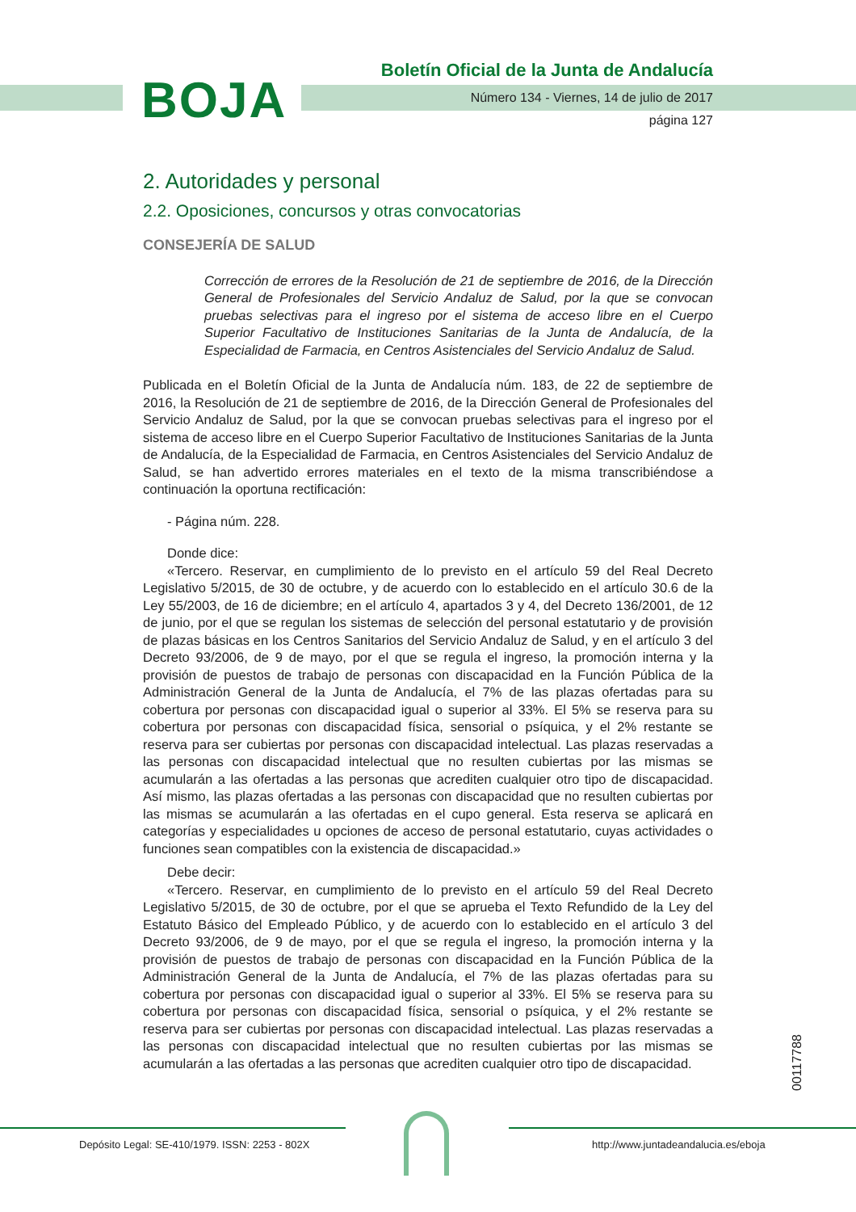BOJA
Boletín Oficial de la Junta de Andalucía
Número 134 - Viernes, 14 de julio de 2017
página 127
2. Autoridades y personal
2.2. Oposiciones, concursos y otras convocatorias
CONSEJERÍA DE SALUD
Corrección de errores de la Resolución de 21 de septiembre de 2016, de la Dirección General de Profesionales del Servicio Andaluz de Salud, por la que se convocan pruebas selectivas para el ingreso por el sistema de acceso libre en el Cuerpo Superior Facultativo de Instituciones Sanitarias de la Junta de Andalucía, de la Especialidad de Farmacia, en Centros Asistenciales del Servicio Andaluz de Salud.
Publicada en el Boletín Oficial de la Junta de Andalucía núm. 183, de 22 de septiembre de 2016, la Resolución de 21 de septiembre de 2016, de la Dirección General de Profesionales del Servicio Andaluz de Salud, por la que se convocan pruebas selectivas para el ingreso por el sistema de acceso libre en el Cuerpo Superior Facultativo de Instituciones Sanitarias de la Junta de Andalucía, de la Especialidad de Farmacia, en Centros Asistenciales del Servicio Andaluz de Salud, se han advertido errores materiales en el texto de la misma transcribiéndose a continuación la oportuna rectificación:
- Página núm. 228.
Donde dice:
«Tercero. Reservar, en cumplimiento de lo previsto en el artículo 59 del Real Decreto Legislativo 5/2015, de 30 de octubre, y de acuerdo con lo establecido en el artículo 30.6 de la Ley 55/2003, de 16 de diciembre; en el artículo 4, apartados 3 y 4, del Decreto 136/2001, de 12 de junio, por el que se regulan los sistemas de selección del personal estatutario y de provisión de plazas básicas en los Centros Sanitarios del Servicio Andaluz de Salud, y en el artículo 3 del Decreto 93/2006, de 9 de mayo, por el que se regula el ingreso, la promoción interna y la provisión de puestos de trabajo de personas con discapacidad en la Función Pública de la Administración General de la Junta de Andalucía, el 7% de las plazas ofertadas para su cobertura por personas con discapacidad igual o superior al 33%. El 5% se reserva para su cobertura por personas con discapacidad física, sensorial o psíquica, y el 2% restante se reserva para ser cubiertas por personas con discapacidad intelectual. Las plazas reservadas a las personas con discapacidad intelectual que no resulten cubiertas por las mismas se acumularán a las ofertadas a las personas que acrediten cualquier otro tipo de discapacidad. Así mismo, las plazas ofertadas a las personas con discapacidad que no resulten cubiertas por las mismas se acumularán a las ofertadas en el cupo general. Esta reserva se aplicará en categorías y especialidades u opciones de acceso de personal estatutario, cuyas actividades o funciones sean compatibles con la existencia de discapacidad.»
Debe decir:
«Tercero. Reservar, en cumplimiento de lo previsto en el artículo 59 del Real Decreto Legislativo 5/2015, de 30 de octubre, por el que se aprueba el Texto Refundido de la Ley del Estatuto Básico del Empleado Público, y de acuerdo con lo establecido en el artículo 3 del Decreto 93/2006, de 9 de mayo, por el que se regula el ingreso, la promoción interna y la provisión de puestos de trabajo de personas con discapacidad en la Función Pública de la Administración General de la Junta de Andalucía, el 7% de las plazas ofertadas para su cobertura por personas con discapacidad igual o superior al 33%. El 5% se reserva para su cobertura por personas con discapacidad física, sensorial o psíquica, y el 2% restante se reserva para ser cubiertas por personas con discapacidad intelectual. Las plazas reservadas a las personas con discapacidad intelectual que no resulten cubiertas por las mismas se acumularán a las ofertadas a las personas que acrediten cualquier otro tipo de discapacidad.
00117788
Depósito Legal: SE-410/1979. ISSN: 2253 - 802X http://www.juntadeandalucia.es/eboja